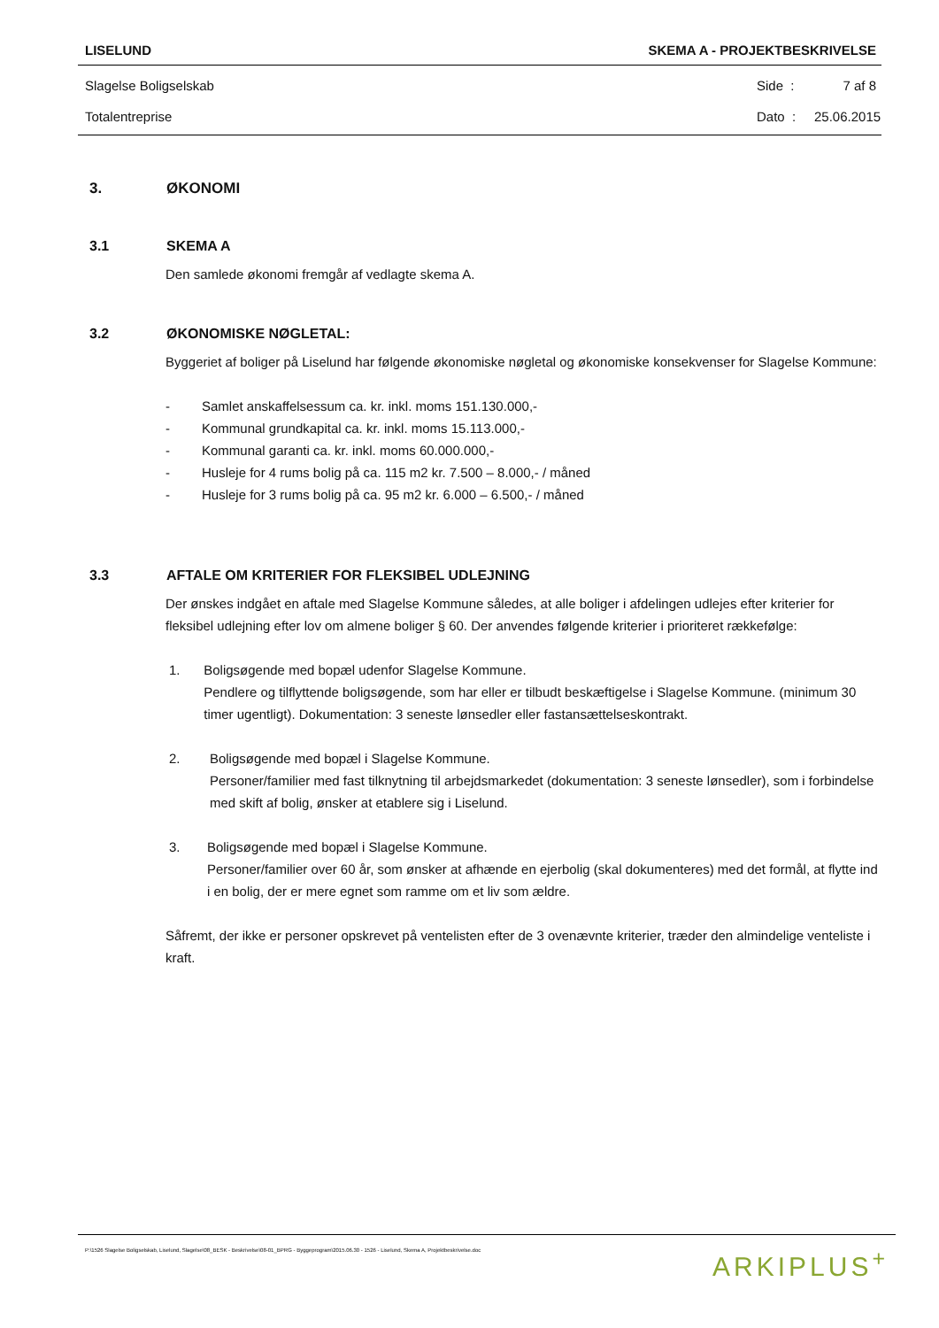LISELUND SKEMA A - PROJEKTBESKRIVELSE
Slagelse Boligselskab Side : 7 af 8
Totalentreprise Dato : 25.06.2015
3. ØKONOMI
3.1 SKEMA A
Den samlede økonomi fremgår af vedlagte skema A.
3.2 ØKONOMISKE NØGLETAL:
Byggeriet af boliger på Liselund har følgende økonomiske nøgletal og økonomiske konsekvenser for Slagelse Kommune:
- Samlet anskaffelsessum ca. kr. inkl. moms 151.130.000,-
- Kommunal grundkapital ca. kr. inkl. moms 15.113.000,-
- Kommunal garanti ca. kr. inkl. moms 60.000.000,-
- Husleje for 4 rums bolig på ca. 115 m2 kr. 7.500 – 8.000,- / måned
- Husleje for 3 rums bolig på ca. 95 m2 kr. 6.000 – 6.500,- / måned
3.3 AFTALE OM KRITERIER FOR FLEKSIBEL UDLEJNING
Der ønskes indgået en aftale med Slagelse Kommune således, at alle boliger i afdelingen udlejes efter kriterier for fleksibel udlejning efter lov om almene boliger § 60. Der anvendes følgende kriterier i prioriteret rækkefølge:
1. Boligsøgende med bopæl udenfor Slagelse Kommune.
Pendlere og tilflyttende boligsøgende, som har eller er tilbudt beskæftigelse i Slagelse Kommune. (minimum 30 timer ugentligt). Dokumentation: 3 seneste lønsedler eller fastansættelseskontrakt.
2. Boligsøgende med bopæl i Slagelse Kommune.
Personer/familier med fast tilknytning til arbejdsmarkedet (dokumentation: 3 seneste lønsedler), som i forbindelse med skift af bolig, ønsker at etablere sig i Liselund.
3. Boligsøgende med bopæl i Slagelse Kommune.
Personer/familier over 60 år, som ønsker at afhænde en ejerbolig (skal dokumenteres) med det formål, at flytte ind i en bolig, der er mere egnet som ramme om et liv som ældre.
Såfremt, der ikke er personer opskrevet på ventelisten efter de 3 ovenævnte kriterier, træder den almindelige venteliste i kraft.
P:\1526 Slagelse Boligselskab, Liselund, Slagelse\08_BESK - Beskrivelse\08-01_BPRG - Byggeprogram\2015.06.30 - 1526 - Liselund, Skema A, Projektbeskrivelse.doc ARKIPLUS<sup>+</sup>